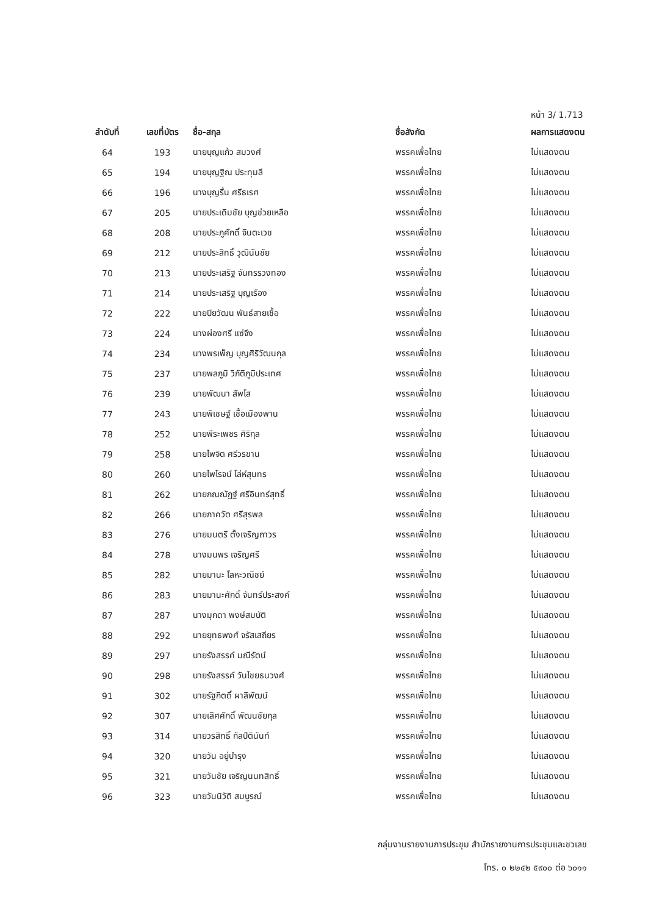หน้า 3/ 1.713
| ลำดับที่ | เลขที่บัตร | ชื่อ-สกุล | ชื่อสังกัด | ผลการแสดงตน |
| --- | --- | --- | --- | --- |
| 64 | 193 | นายบุญแก้ว สมวงศ์ | พรรคเพื่อไทย | ไม่แสดงตน |
| 65 | 194 | นายบุญฐิณ ประทุมลี | พรรคเพื่อไทย | ไม่แสดงตน |
| 66 | 196 | นางบุญรื่น ศรีธเรศ | พรรคเพื่อไทย | ไม่แสดงตน |
| 67 | 205 | นายประเดิมชัย บุญช่วยเหลือ | พรรคเพื่อไทย | ไม่แสดงตน |
| 68 | 208 | นายประภูศักดิ์ จินตะเวช | พรรคเพื่อไทย | ไม่แสดงตน |
| 69 | 212 | นายประสิทธิ์ วุฒินันชัย | พรรคเพื่อไทย | ไม่แสดงตน |
| 70 | 213 | นายประเสริฐ จันทรรวงทอง | พรรคเพื่อไทย | ไม่แสดงตน |
| 71 | 214 | นายประเสริฐ บุญเรือง | พรรคเพื่อไทย | ไม่แสดงตน |
| 72 | 222 | นายปิยวัฒน พันธ์สายเชื้อ | พรรคเพื่อไทย | ไม่แสดงตน |
| 73 | 224 | นางผ่องศรี แซ่จึง | พรรคเพื่อไทย | ไม่แสดงตน |
| 74 | 234 | นางพรเพ็ญ บุญศิริวัฒนกุล | พรรคเพื่อไทย | ไม่แสดงตน |
| 75 | 237 | นายพลภูมิ วิภัติภูมิประเทศ | พรรคเพื่อไทย | ไม่แสดงตน |
| 76 | 239 | นายพัฒนา สัพโส | พรรคเพื่อไทย | ไม่แสดงตน |
| 77 | 243 | นายพิเชษฐ์ เชื้อเมืองพาน | พรรคเพื่อไทย | ไม่แสดงตน |
| 78 | 252 | นายพีระเพชร ศิริกุล | พรรคเพื่อไทย | ไม่แสดงตน |
| 79 | 258 | นายไพจิต ศรีวรขาน | พรรคเพื่อไทย | ไม่แสดงตน |
| 80 | 260 | นายไพโรจน์ โล่ห์สุนทร | พรรคเพื่อไทย | ไม่แสดงตน |
| 81 | 262 | นายภณณัฏฐ์ ศรีอินทร์สุทธิ์ | พรรคเพื่อไทย | ไม่แสดงตน |
| 82 | 266 | นายภาควัต ศรีสุรพล | พรรคเพื่อไทย | ไม่แสดงตน |
| 83 | 276 | นายมนตรี ตั้งเจริญถาวร | พรรคเพื่อไทย | ไม่แสดงตน |
| 84 | 278 | นางมนพร เจริญศรี | พรรคเพื่อไทย | ไม่แสดงตน |
| 85 | 282 | นายมานะ โลหะวณิชย์ | พรรคเพื่อไทย | ไม่แสดงตน |
| 86 | 283 | นายมานะศักดิ์ จันทร์ประสงค์ | พรรคเพื่อไทย | ไม่แสดงตน |
| 87 | 287 | นางมุกดา พงษ์สมบัติ | พรรคเพื่อไทย | ไม่แสดงตน |
| 88 | 292 | นายยุทธพงศ์ จรัสเสถียร | พรรคเพื่อไทย | ไม่แสดงตน |
| 89 | 297 | นายรังสรรค์ มณีรัตน์ | พรรคเพื่อไทย | ไม่แสดงตน |
| 90 | 298 | นายรังสรรค์ วันไชยธนวงศ์ | พรรคเพื่อไทย | ไม่แสดงตน |
| 91 | 302 | นายรัฐกิตติ์ ผาลีพัฒน์ | พรรคเพื่อไทย | ไม่แสดงตน |
| 92 | 307 | นายเลิศศักดิ์ พัฒนชัยกุล | พรรคเพื่อไทย | ไม่แสดงตน |
| 93 | 314 | นายวรสิทธิ์ กัลป์ตินันท์ | พรรคเพื่อไทย | ไม่แสดงตน |
| 94 | 320 | นายวัน อยู่บำรุง | พรรคเพื่อไทย | ไม่แสดงตน |
| 95 | 321 | นายวันชัย เจริญนนทสิทธิ์ | พรรคเพื่อไทย | ไม่แสดงตน |
| 96 | 323 | นายวันนิวัติ สมบูรณ์ | พรรคเพื่อไทย | ไม่แสดงตน |
กลุ่มงานรายงานการประชุม สำนักรายงานการประชุมและชวเลข
โทร. ๐ ๒๒๔๒ ๕๙๐๐ ต่อ ๖๐๑๑